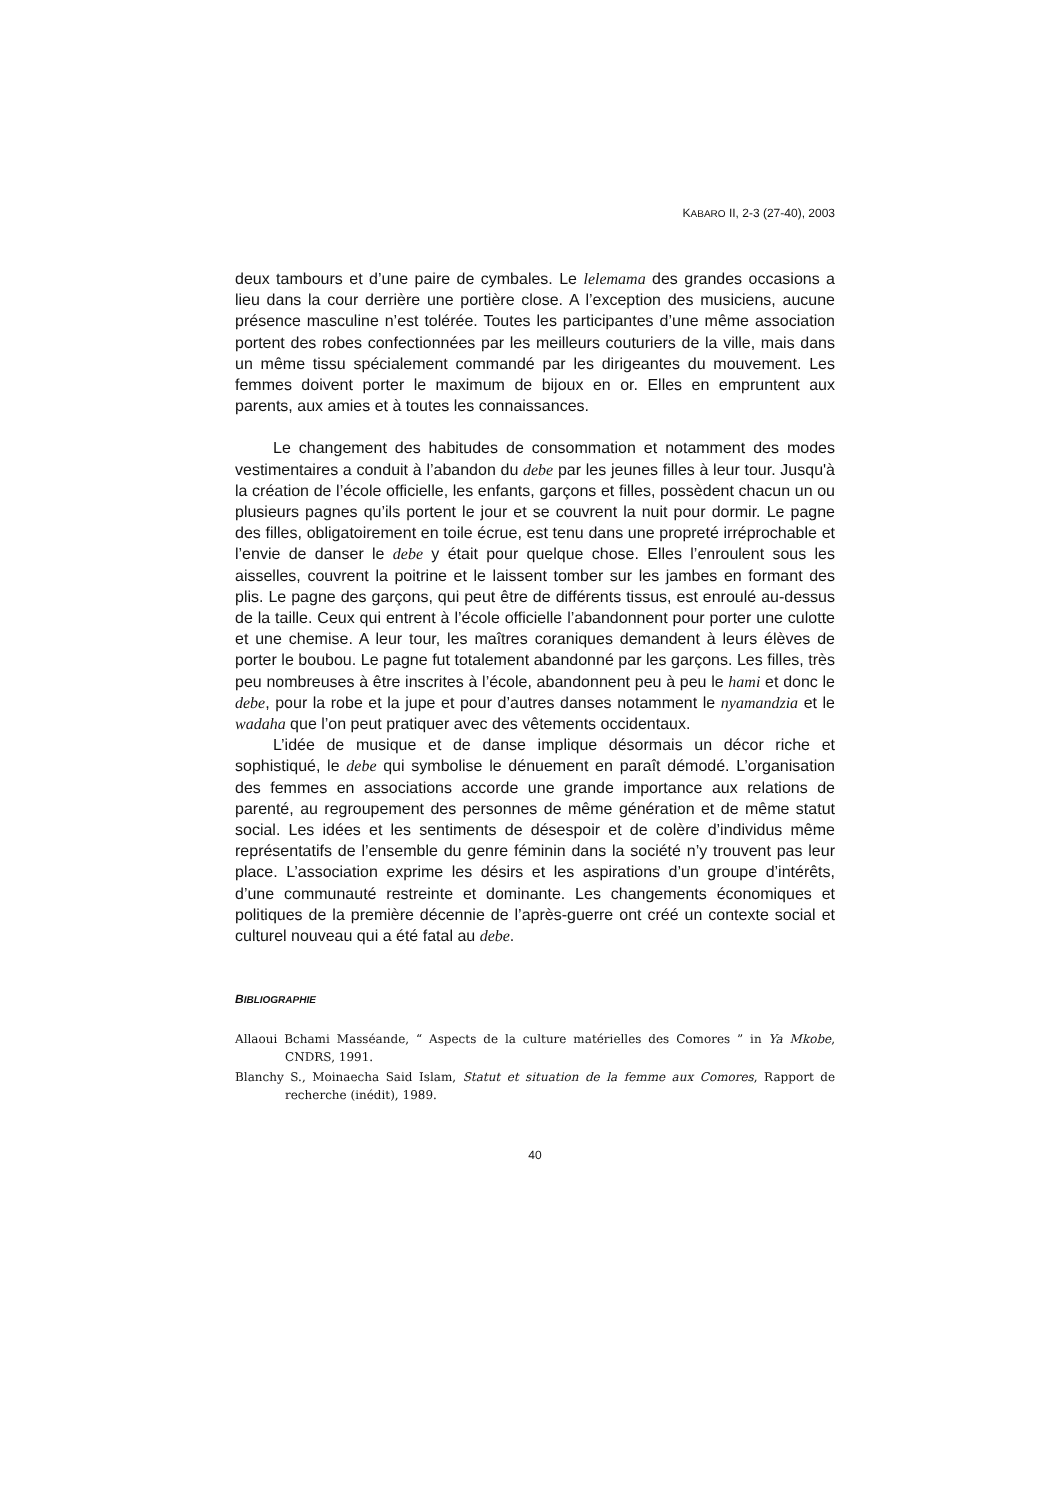KABARO II, 2-3 (27-40), 2003
deux tambours et d’une paire de cymbales. Le lelemama des grandes occasions a lieu dans la cour derrière une portière close. A l’exception des musiciens, aucune présence masculine n’est tolérée. Toutes les participantes d’une même association portent des robes confectionnées par les meilleurs couturiers de la ville, mais dans un même tissu spécialement commandé par les dirigeantes du mouvement. Les femmes doivent porter le maximum de bijoux en or. Elles en empruntent aux parents, aux amies et à toutes les connaissances.
Le changement des habitudes de consommation et notamment des modes vestimentaires a conduit à l’abandon du debe par les jeunes filles à leur tour. Jusqu'à la création de l’école officielle, les enfants, garçons et filles, possèdent chacun un ou plusieurs pagnes qu’ils portent le jour et se couvrent la nuit pour dormir. Le pagne des filles, obligatoirement en toile écrue, est tenu dans une propreté irréprochable et l’envie de danser le debe y était pour quelque chose. Elles l’enroulent sous les aisselles, couvrent la poitrine et le laissent tomber sur les jambes en formant des plis. Le pagne des garçons, qui peut être de différents tissus, est enroulé au-dessus de la taille. Ceux qui entrent à l’école officielle l’abandonnent pour porter une culotte et une chemise. A leur tour, les maîtres coraniques demandent à leurs élèves de porter le boubou. Le pagne fut totalement abandonné par les garçons. Les filles, très peu nombreuses à être inscrites à l’école, abandonnent peu à peu le hami et donc le debe, pour la robe et la jupe et pour d’autres danses notamment le nyamandzia et le wadaha que l’on peut pratiquer avec des vêtements occidentaux.
L’idée de musique et de danse implique désormais un décor riche et sophistiqué, le debe qui symbolise le dénuement en paraît démodé. L’organisation des femmes en associations accorde une grande importance aux relations de parenté, au regroupement des personnes de même génération et de même statut social. Les idées et les sentiments de désespoir et de colère d’individus même représentatifs de l’ensemble du genre féminin dans la société n’y trouvent pas leur place. L’association exprime les désirs et les aspirations d’un groupe d’intérêts, d’une communauté restreinte et dominante. Les changements économiques et politiques de la première décennie de l’après-guerre ont créé un contexte social et culturel nouveau qui a été fatal au debe.
BIBLIOGRAPHIE
Allaoui Bchami Masséande, “ Aspects de la culture matérielles des Comores ” in Ya Mkobe, CNDRS, 1991.
Blanchy S., Moinaecha Said Islam, Statut et situation de la femme aux Comores, Rapport de recherche (inédit), 1989.
40